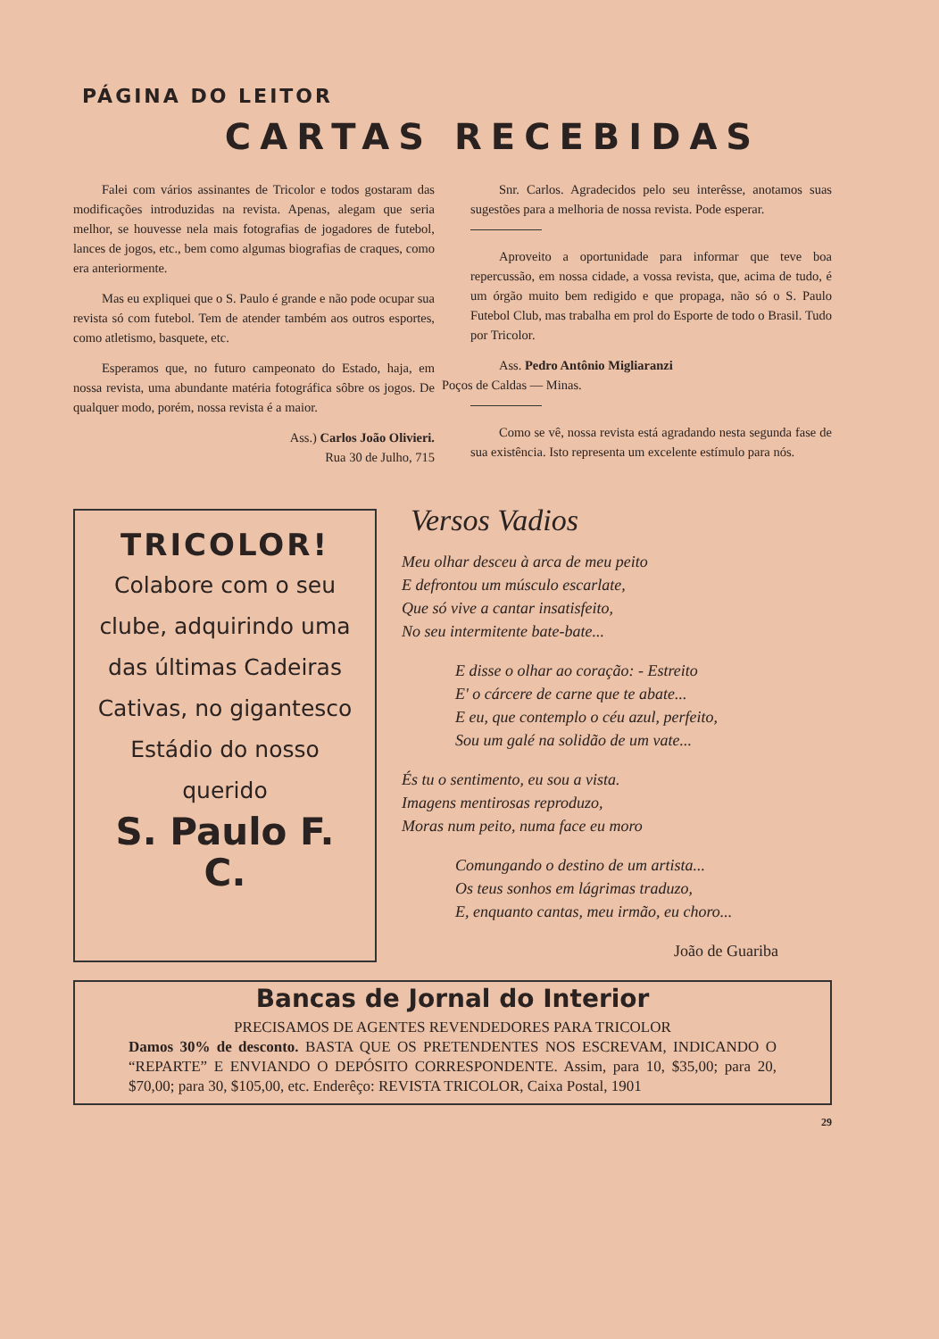PÁGINA DO LEITOR
CARTAS RECEBIDAS
Falei com vários assinantes de Tricolor e todos gostaram das modificações introduzidas na revista. Apenas, alegam que seria melhor, se houvesse nela mais fotografias de jogadores de futebol, lances de jogos, etc., bem como algumas biografias de craques, como era anteriormente.
Mas eu expliquei que o S. Paulo é grande e não pode ocupar sua revista só com futebol. Tem de atender também aos outros esportes, como atletismo, basquete, etc.
Esperamos que, no futuro campeonato do Estado, haja, em nossa revista, uma abundante matéria fotográfica sôbre os jogos. De qualquer modo, porém, nossa revista é a maior.
Ass.) Carlos João Olivieri.
Rua 30 de Julho, 715
Snr. Carlos. Agradecidos pelo seu interêsse, anotamos suas sugestões para a melhoria de nossa revista. Pode esperar.
Aproveito a oportunidade para informar que teve boa repercussão, em nossa cidade, a vossa revista, que, acima de tudo, é um órgão muito bem redigido e que propaga, não só o S. Paulo Futebol Club, mas trabalha em prol do Esporte de todo o Brasil. Tudo por Tricolor.
Ass. Pedro Antônio Migliaranzi
Poços de Caldas — Minas.
Como se vê, nossa revista está agradando nesta segunda fase de sua existência. Isto representa um excelente estímulo para nós.
TRICOLOR!
Colabore com o seu clube, adquirindo uma das últimas Cadeiras Cativas, no gigantesco Estádio do nosso querido
S. Paulo F. C.
Versos Vadios
Meu olhar desceu à arca de meu peito
E defrontou um músculo escarlate,
Que só vive a cantar insatisfeito,
No seu intermitente bate-bate...
E disse o olhar ao coração: - Estreito
E' o cárcere de carne que te abate...
E eu, que contemplo o céu azul, perfeito,
Sou um galé na solidão de um vate...
És tu o sentimento, eu sou a vista.
Imagens mentirosas reproduzo,
Moras num peito, numa face eu moro
Comungando o destino de um artista...
Os teus sonhos em lágrimas traduzo,
E, enquanto cantas, meu irmão, eu choro...
João de Guariba
Bancas de Jornal do Interior
PRECISAMOS DE AGENTES REVENDEDORES PARA TRICOLOR
Damos 30% de desconto. BASTA QUE OS PRETENDENTES NOS ESCREVAM, INDICANDO O “REPARTE” E ENVIANDO O DEPÓSITO CORRESPONDENTE. Assim, para 10, $35,00; para 20, $70,00; para 30, $105,00, etc. Enderêço: REVISTA TRICOLOR, Caixa Postal, 1901
29